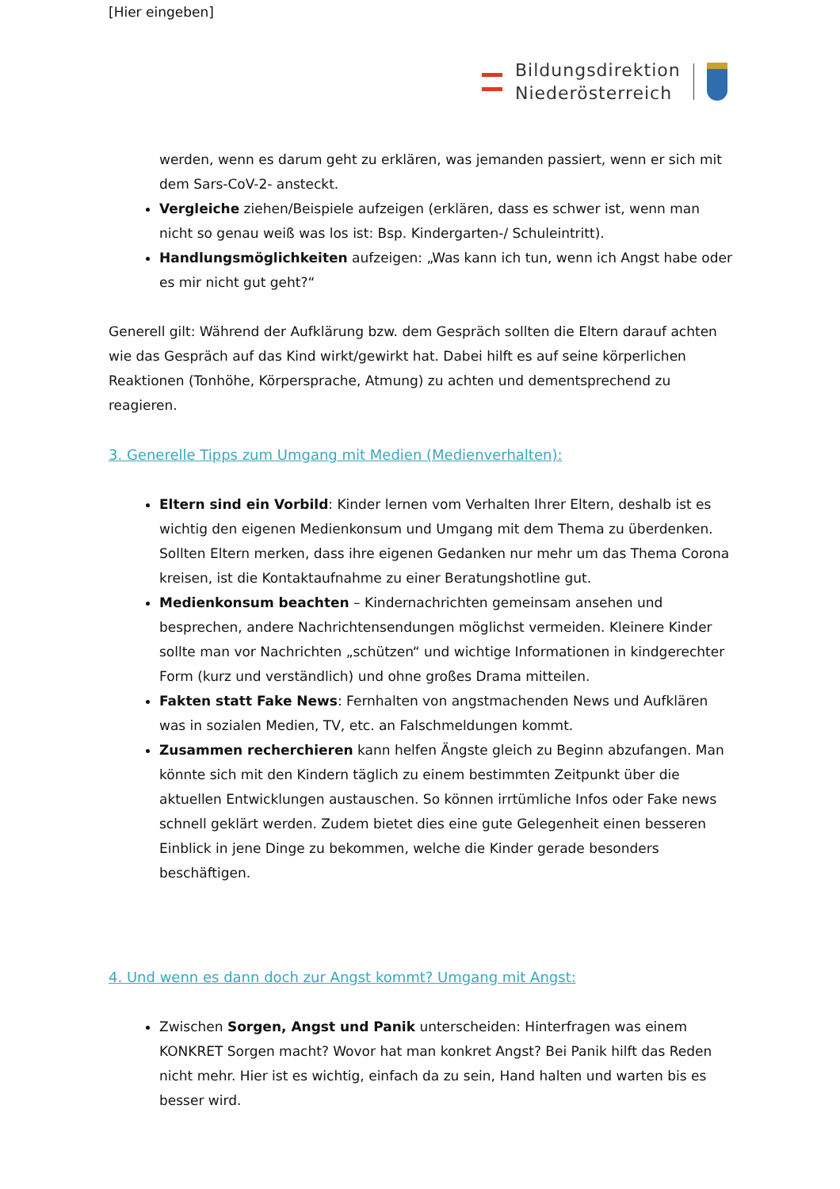[Hier eingeben]
Bildungsdirektion
Niederösterreich
werden, wenn es darum geht zu erklären, was jemanden passiert, wenn er sich mit dem Sars-CoV-2- ansteckt.
Vergleiche ziehen/Beispiele aufzeigen (erklären, dass es schwer ist, wenn man nicht so genau weiß was los ist: Bsp. Kindergarten-/ Schuleintritt).
Handlungsmöglichkeiten aufzeigen: „Was kann ich tun, wenn ich Angst habe oder es mir nicht gut geht?“
Generell gilt: Während der Aufklärung bzw. dem Gespräch sollten die Eltern darauf achten wie das Gespräch auf das Kind wirkt/gewirkt hat. Dabei hilft es auf seine körperlichen Reaktionen (Tonhöhe, Körpersprache, Atmung) zu achten und dementsprechend zu reagieren.
3. Generelle Tipps zum Umgang mit Medien (Medienverhalten):
Eltern sind ein Vorbild: Kinder lernen vom Verhalten Ihrer Eltern, deshalb ist es wichtig den eigenen Medienkonsum und Umgang mit dem Thema zu überdenken. Sollten Eltern merken, dass ihre eigenen Gedanken nur mehr um das Thema Corona kreisen, ist die Kontaktaufnahme zu einer Beratungshotline gut.
Medienkonsum beachten – Kindernachrichten gemeinsam ansehen und besprechen, andere Nachrichtensendungen möglichst vermeiden. Kleinere Kinder sollte man vor Nachrichten „schützen“ und wichtige Informationen in kindgerechter Form (kurz und verständlich) und ohne großes Drama mitteilen.
Fakten statt Fake News: Fernhalten von angstmachenden News und Aufklären was in sozialen Medien, TV, etc. an Falschmeldungen kommt.
Zusammen recherchieren kann helfen Ängste gleich zu Beginn abzufangen. Man könnte sich mit den Kindern täglich zu einem bestimmten Zeitpunkt über die aktuellen Entwicklungen austauschen. So können irrtümliche Infos oder Fake news schnell geklärt werden. Zudem bietet dies eine gute Gelegenheit einen besseren Einblick in jene Dinge zu bekommen, welche die Kinder gerade besonders beschäftigen.
4. Und wenn es dann doch zur Angst kommt? Umgang mit Angst:
Zwischen Sorgen, Angst und Panik unterscheiden: Hinterfragen was einem KONKRET Sorgen macht? Wovor hat man konkret Angst? Bei Panik hilft das Reden nicht mehr. Hier ist es wichtig, einfach da zu sein, Hand halten und warten bis es besser wird.